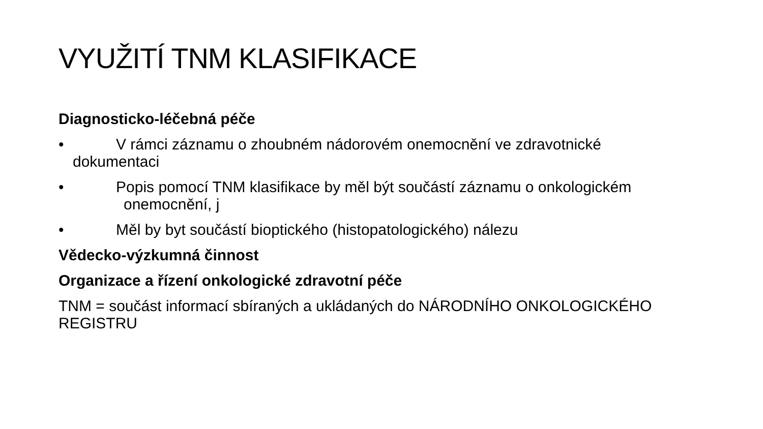VYUŽITÍ TNM KLASIFIKACE
Diagnosticko-léčebná péče
• V rámci záznamu o zhoubném nádorovém onemocnění ve zdravotnické dokumentaci
• Popis pomocí TNM klasifikace by měl být součástí záznamu o onkologickém onemocnění, j
• Měl by byt součástí bioptického (histopatologického) nálezu
Vědecko-výzkumná činnost
Organizace a řízení onkologické zdravotní péče
TNM = součást informací sbíraných a ukládaných do NÁRODNÍHO ONKOLOGICKÉHO REGISTRU